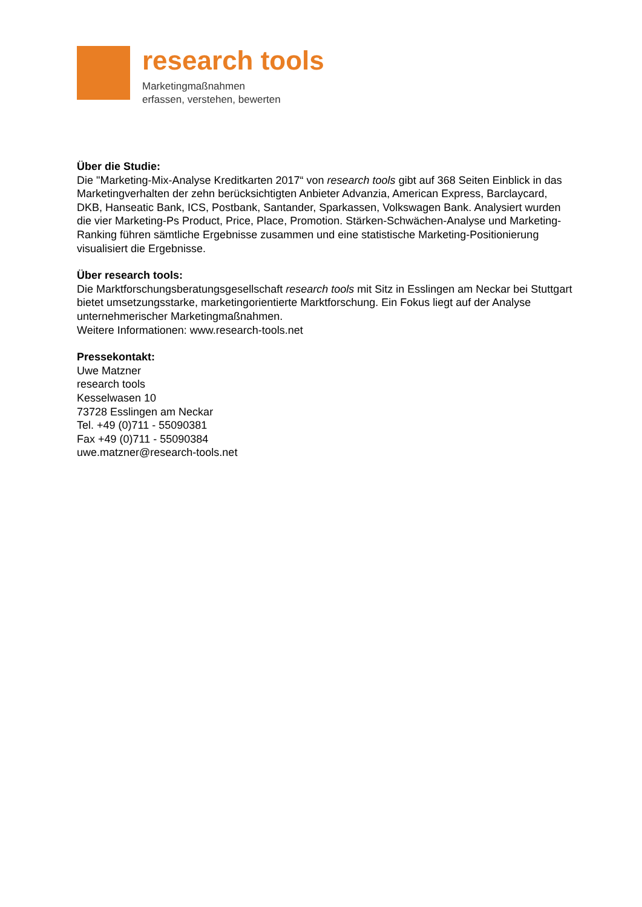research tools
Marketingmaßnahmen
erfassen, verstehen, bewerten
Über die Studie:
Die "Marketing-Mix-Analyse Kreditkarten 2017“ von research tools gibt auf 368 Seiten Einblick in das Marketingverhalten der zehn berücksichtigten Anbieter Advanzia, American Express, Barclaycard, DKB, Hanseatic Bank, ICS, Postbank, Santander, Sparkassen, Volkswagen Bank. Analysiert wurden die vier Marketing-Ps Product, Price, Place, Promotion. Stärken-Schwächen-Analyse und Marketing-Ranking führen sämtliche Ergebnisse zusammen und eine statistische Marketing-Positionierung visualisiert die Ergebnisse.
Über research tools:
Die Marktforschungsberatungsgesellschaft research tools mit Sitz in Esslingen am Neckar bei Stuttgart bietet umsetzungsstarke, marketingorientierte Marktforschung. Ein Fokus liegt auf der Analyse unternehmerischer Marketingmaßnahmen.
Weitere Informationen: www.research-tools.net
Pressekontakt:
Uwe Matzner
research tools
Kesselwasen 10
73728 Esslingen am Neckar
Tel. +49 (0)711 - 55090381
Fax +49 (0)711 - 55090384
uwe.matzner@research-tools.net